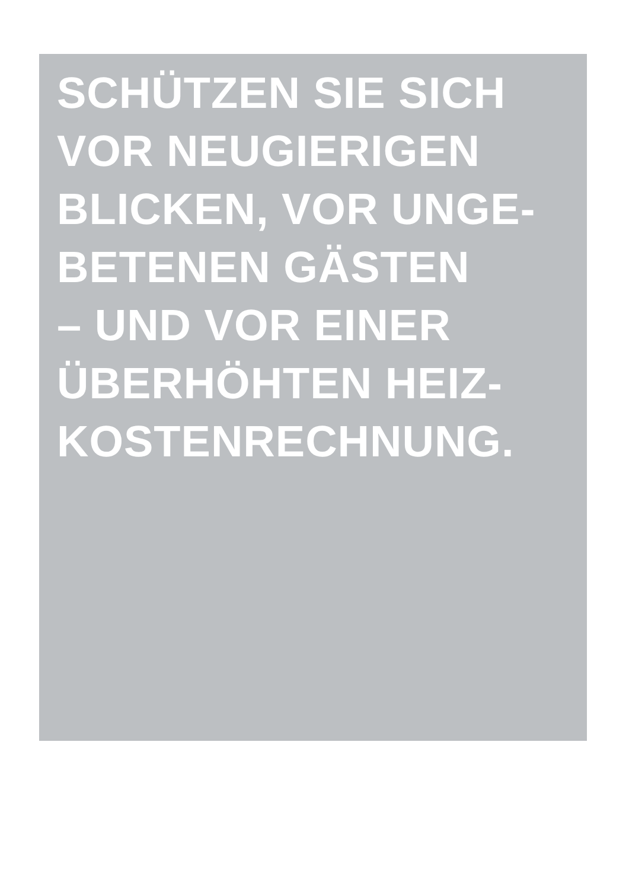SCHÜTZEN SIE SICH
VOR NEUGIERIGEN
BLICKEN, VOR UNGE-
BETENEN GÄSTEN
– UND VOR EINER
ÜBERHÖHTEN HEIZ-
KOSTENRECHNUNG.